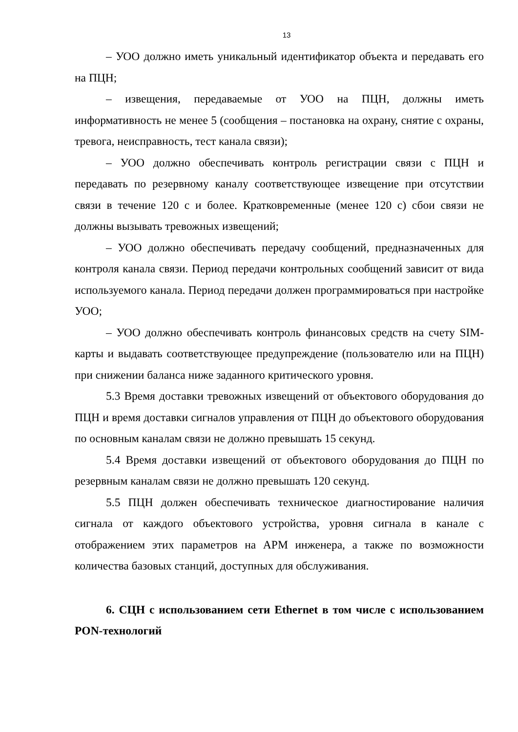13
– УОО должно иметь уникальный идентификатор объекта и передавать его на ПЦН;
– извещения, передаваемые от УОО на ПЦН, должны иметь информативность не менее 5 (сообщения – постановка на охрану, снятие с охраны, тревога, неисправность, тест канала связи);
– УОО должно обеспечивать контроль регистрации связи с ПЦН и передавать по резервному каналу соответствующее извещение при отсутствии связи в течение 120 с и более. Кратковременные (менее 120 с) сбои связи не должны вызывать тревожных извещений;
– УОО должно обеспечивать передачу сообщений, предназначенных для контроля канала связи. Период передачи контрольных сообщений зависит от вида используемого канала. Период передачи должен программироваться при настройке УОО;
– УОО должно обеспечивать контроль финансовых средств на счету SIM-карты и выдавать соответствующее предупреждение (пользователю или на ПЦН) при снижении баланса ниже заданного критического уровня.
5.3 Время доставки тревожных извещений от объектового оборудования до ПЦН и время доставки сигналов управления от ПЦН до объектового оборудования по основным каналам связи не должно превышать 15 секунд.
5.4 Время доставки извещений от объектового оборудования до ПЦН по резервным каналам связи не должно превышать 120 секунд.
5.5 ПЦН должен обеспечивать техническое диагностирование наличия сигнала от каждого объектового устройства, уровня сигнала в канале с отображением этих параметров на АРМ инженера, а также по возможности количества базовых станций, доступных для обслуживания.
6. СЦН с использованием сети Ethernet в том числе с использованием PON-технологий